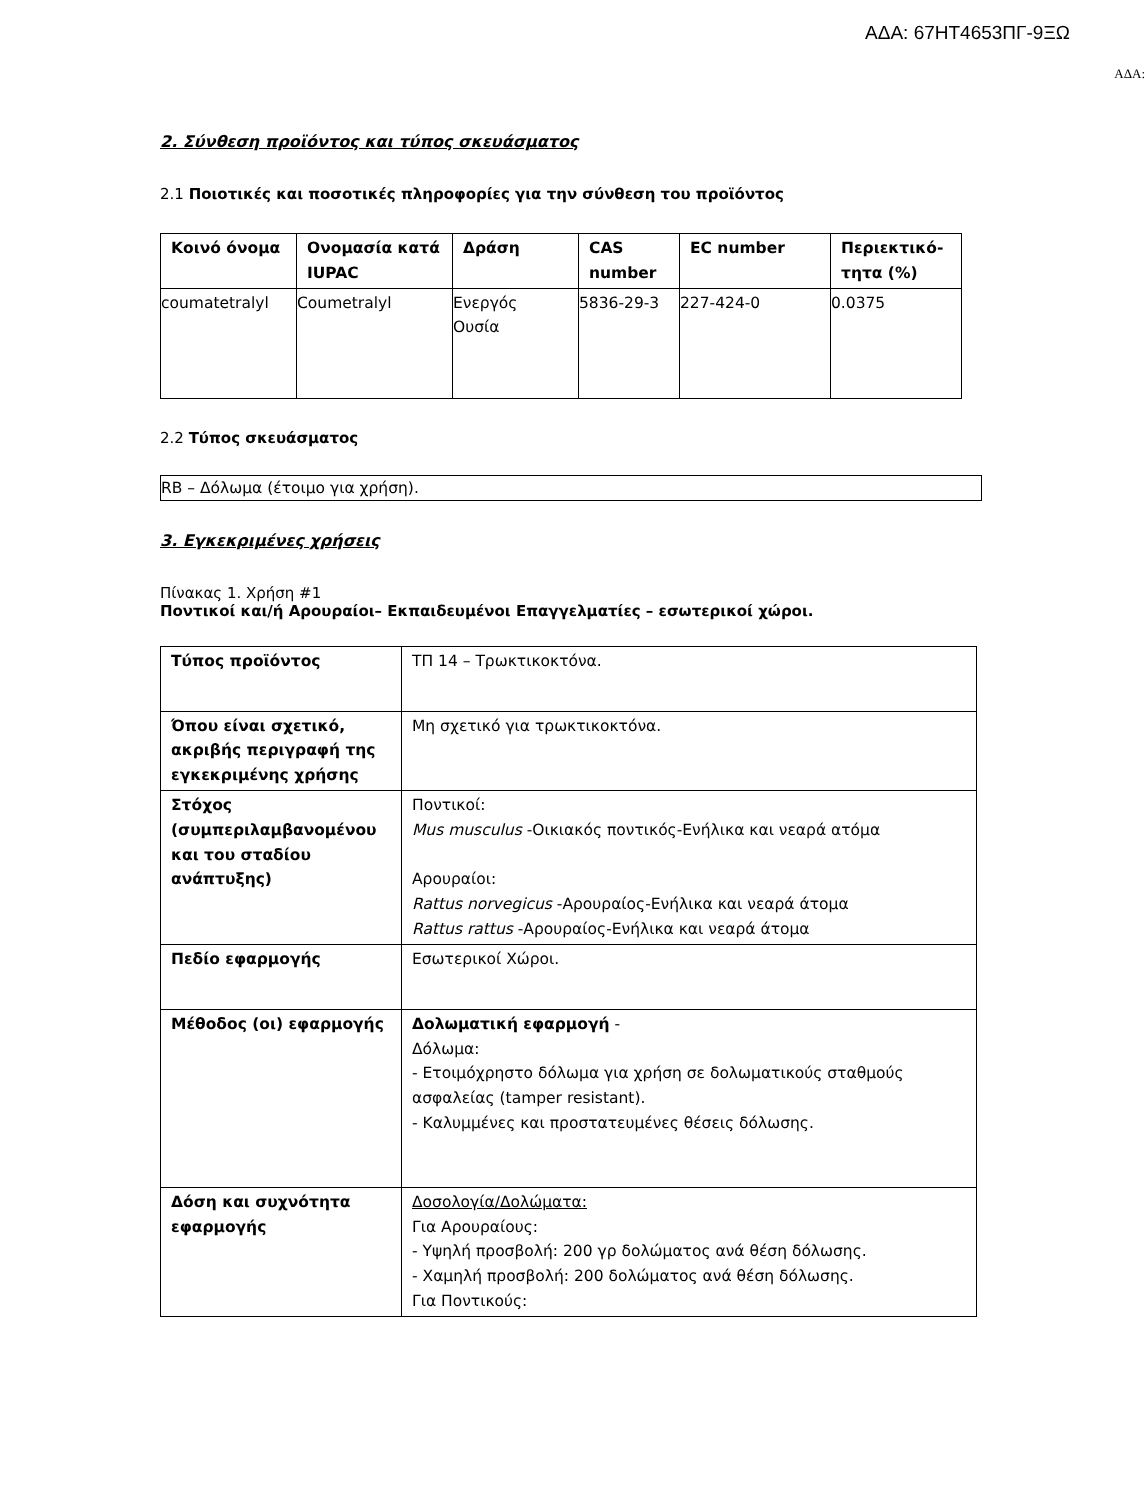ΑΔΑ: 67ΗΤ4653ΠΓ-9ΞΩ
ΑΔΑ:
2. Σύνθεση προϊόντος και τύπος σκευάσματος
2.1 Ποιοτικές και ποσοτικές πληροφορίες για την σύνθεση του προϊόντος
| Κοινό όνομα | Ονομασία κατά IUPAC | Δράση | CAS number | EC number | Περιεκτικό-τητα (%) |
| --- | --- | --- | --- | --- | --- |
| coumatetralyl | Coumetralyl | Ενεργός Ουσία | 5836-29-3 | 227-424-0 | 0.0375 |
2.2 Τύπος σκευάσματος
RB – Δόλωμα (έτοιμο για χρήση).
3. Εγκεκριμένες χρήσεις
Πίνακας 1. Χρήση #1
Ποντικοί και/ή Αρουραίοι– Εκπαιδευμένοι Επαγγελματίες – εσωτερικοί χώροι.
| Τύπος προϊόντος | ΤΠ 14 – Τρωκτικοκτόνα. |
| Όπου είναι σχετικό, ακριβής περιγραφή της εγκεκριμένης χρήσης | Μη σχετικό για τρωκτικοκτόνα. |
| Στόχος (συμπεριλαμβανομένου και του σταδίου ανάπτυξης) | Ποντικοί: Mus musculus -Οικιακός ποντικός-Ενήλικα και νεαρά ατόμα Αρουραίοι: Rattus norvegicus -Αρουραίος-Ενήλικα και νεαρά άτομα Rattus rattus -Αρουραίος-Ενήλικα και νεαρά άτομα |
| Πεδίο εφαρμογής | Εσωτερικοί Χώροι. |
| Μέθοδος (οι) εφαρμογής | Δολωματική εφαρμογή - Δόλωμα: - Ετοιμόχρηστο δόλωμα για χρήση σε δολωματικούς σταθμούς ασφαλείας (tamper resistant). - Καλυμμένες και προστατευμένες θέσεις δόλωσης. |
| Δόση και συχνότητα εφαρμογής | Δοσολογία/Δολώματα: Για Αρουραίους: - Υψηλή προσβολή: 200 γρ δολώματος ανά θέση δόλωσης. - Χαμηλή προσβολή: 200 δολώματος ανά θέση δόλωσης. Για Ποντικούς: |